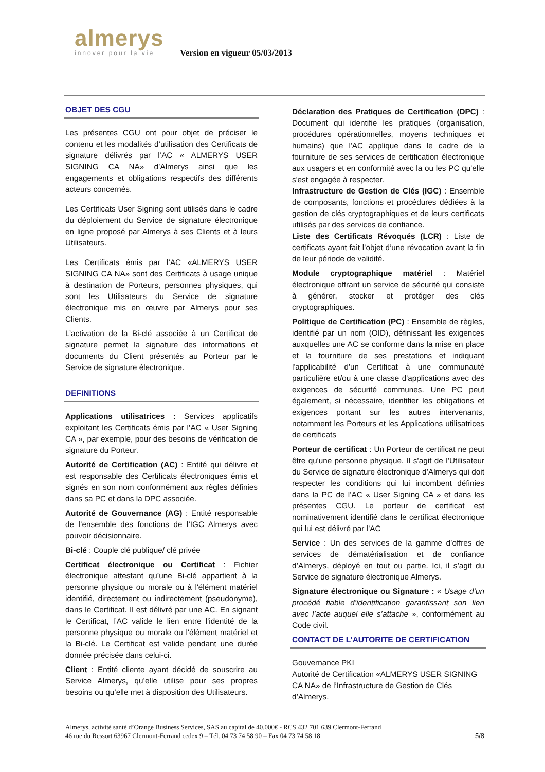almerys
innover pour la vie
Version en vigueur 05/03/2013
OBJET DES CGU
Les présentes CGU ont pour objet de préciser le contenu et les modalités d’utilisation des Certificats de signature délivrés par l’AC « ALMERYS USER SIGNING CA NA» d’Almerys ainsi que les engagements et obligations respectifs des différents acteurs concernés.
Les Certificats User Signing sont utilisés dans le cadre du déploiement du Service de signature électronique en ligne proposé par Almerys à ses Clients et à leurs Utilisateurs.
Les Certificats émis par l’AC «ALMERYS USER SIGNING CA NA» sont des Certificats à usage unique à destination de Porteurs, personnes physiques, qui sont les Utilisateurs du Service de signature électronique mis en œuvre par Almerys pour ses Clients.
L’activation de la Bi-clé associée à un Certificat de signature permet la signature des informations et documents du Client présentés au Porteur par le Service de signature électronique.
DEFINITIONS
Applications utilisatrices : Services applicatifs exploitant les Certificats émis par l’AC « User Signing CA », par exemple, pour des besoins de vérification de signature du Porteur.
Autorité de Certification (AC) : Entité qui délivre et est responsable des Certificats électroniques émis et signés en son nom conformément aux règles définies dans sa PC et dans la DPC associée.
Autorité de Gouvernance (AG) : Entité responsable de l’ensemble des fonctions de l’IGC Almerys avec pouvoir décisionnaire.
Bi-clé : Couple clé publique/ clé privée
Certificat électronique ou Certificat : Fichier électronique attestant qu’une Bi-clé appartient à la personne physique ou morale ou à l'élément matériel identifié, directement ou indirectement (pseudonyme), dans le Certificat. Il est délivré par une AC. En signant le Certificat, l’AC valide le lien entre l'identité de la personne physique ou morale ou l'élément matériel et la Bi-clé. Le Certificat est valide pendant une durée donnée précisée dans celui-ci.
Client : Entité cliente ayant décidé de souscrire au Service Almerys, qu’elle utilise pour ses propres besoins ou qu’elle met à disposition des Utilisateurs.
Déclaration des Pratiques de Certification (DPC) : Document qui identifie les pratiques (organisation, procédures opérationnelles, moyens techniques et humains) que l'AC applique dans le cadre de la fourniture de ses services de certification électronique aux usagers et en conformité avec la ou les PC qu'elle s'est engagée à respecter.
Infrastructure de Gestion de Clés (IGC) : Ensemble de composants, fonctions et procédures dédiées à la gestion de clés cryptographiques et de leurs certificats utilisés par des services de confiance.
Liste des Certificats Révoqués (LCR) : Liste de certificats ayant fait l’objet d’une révocation avant la fin de leur période de validité.
Module cryptographique matériel : Matériel électronique offrant un service de sécurité qui consiste à générer, stocker et protéger des clés cryptographiques.
Politique de Certification (PC) : Ensemble de règles, identifié par un nom (OID), définissant les exigences auxquelles une AC se conforme dans la mise en place et la fourniture de ses prestations et indiquant l'applicabilité d'un Certificat à une communauté particulière et/ou à une classe d'applications avec des exigences de sécurité communes. Une PC peut également, si nécessaire, identifier les obligations et exigences portant sur les autres intervenants, notamment les Porteurs et les Applications utilisatrices de certificats
Porteur de certificat : Un Porteur de certificat ne peut être qu'une personne physique. Il s’agit de l’Utilisateur du Service de signature électronique d’Almerys qui doit respecter les conditions qui lui incombent définies dans la PC de l’AC « User Signing CA » et dans les présentes CGU. Le porteur de certificat est nominativement identifié dans le certificat électronique qui lui est délivré par l’AC
Service : Un des services de la gamme d’offres de services de dématérialisation et de confiance d’Almerys, déployé en tout ou partie. Ici, il s’agit du Service de signature électronique Almerys.
Signature électronique ou Signature : « Usage d’un procédé fiable d’identification garantissant son lien avec l’acte auquel elle s’attache », conformément au Code civil.
CONTACT DE L’AUTORITE DE CERTIFICATION
Gouvernance PKI
Autorité de Certification «ALMERYS USER SIGNING CA NA» de l’Infrastructure de Gestion de Clés d’Almerys.
Almerys, activité santé d’Orange Business Services, SAS au capital de 40.000€ - RCS 432 701 639 Clermont-Ferrand
46 rue du Ressort 63967 Clermont-Ferrand cedex 9 – Tél. 04 73 74 58 90 – Fax 04 73 74 58 18 5/8